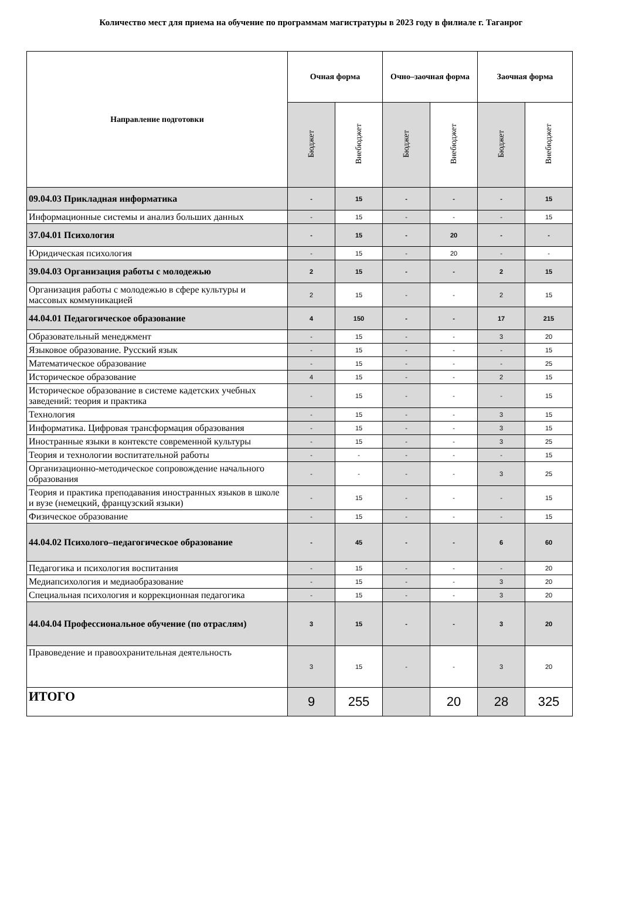Количество мест для приема на обучение по программам магистратуры в 2023 году в филиале г. Таганрог
| Направление подготовки | Очная форма | | Очно–заочная форма | | Заочная форма | |
| --- | --- | --- | --- | --- | --- | --- |
| | Бюджет | Внебюджет | Бюджет | Внебюджет | Бюджет | Внебюджет |
| 09.04.03 Прикладная информатика | - | 15 | - | - | - | 15 |
| Информационные системы и анализ больших данных | - | 15 | - | - | - | 15 |
| 37.04.01 Психология | - | 15 | - | 20 | - | - |
| Юридическая психология | - | 15 | - | 20 | - | - |
| 39.04.03 Организация работы с молодежью | 2 | 15 | - | - | 2 | 15 |
| Организация работы с молодежью в сфере культуры и массовых коммуникацией | 2 | 15 | - | - | 2 | 15 |
| 44.04.01 Педагогическое образование | 4 | 150 | - | - | 17 | 215 |
| Образовательный менеджмент | - | 15 | - | - | 3 | 20 |
| Языковое образование. Русский язык | - | 15 | - | - | - | 15 |
| Математическое образование | - | 15 | - | - | - | 25 |
| Историческое образование | 4 | 15 | - | - | 2 | 15 |
| Историческое образование в системе кадетских учебных заведений: теория и практика | - | 15 | - | - | - | 15 |
| Технология | - | 15 | - | - | 3 | 15 |
| Информатика. Цифровая трансформация образования | - | 15 | - | - | 3 | 15 |
| Иностранные языки в контексте современной культуры | - | 15 | - | - | 3 | 25 |
| Теория и технологии воспитательной работы | - | - | - | - | - | 15 |
| Организационно-методическое сопровождение начального образования | - | - | - | - | 3 | 25 |
| Теория и практика преподавания иностранных языков в школе и вузе (немецкий, французский языки) | - | 15 | - | - | - | 15 |
| Физическое образование | - | 15 | - | - | - | 15 |
| 44.04.02 Психолого–педагогическое образование | - | 45 | - | - | 6 | 60 |
| Педагогика и психология воспитания | - | 15 | - | - | - | 20 |
| Медиапсихология и медиаобразование | - | 15 | - | - | 3 | 20 |
| Специальная психология и коррекционная педагогика | - | 15 | - | - | 3 | 20 |
| 44.04.04 Профессиональное обучение (по отраслям) | 3 | 15 | - | - | 3 | 20 |
| Правоведение и правоохранительная деятельность | 3 | 15 | - | - | 3 | 20 |
| ИТОГО | 9 | 255 | | 20 | 28 | 325 |